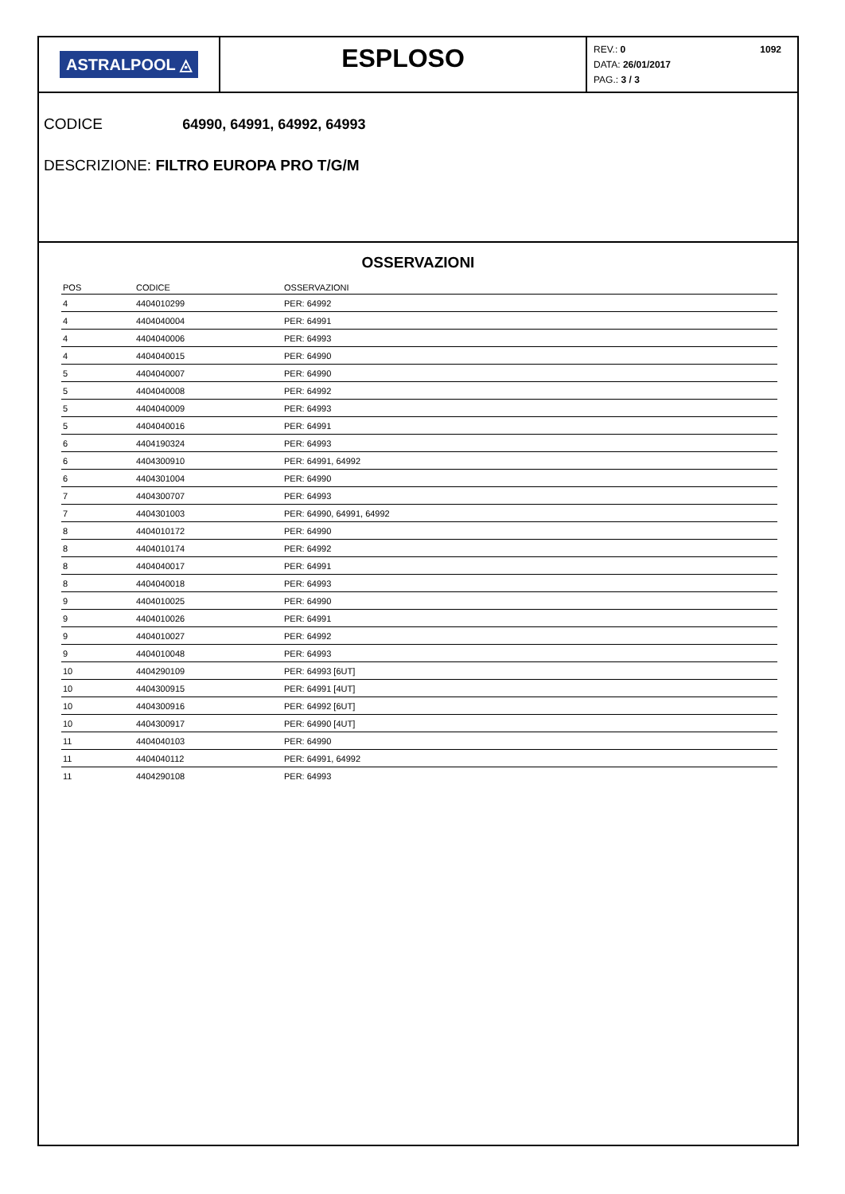ASTRALPOOL ◬
ESPLOSO
REV.: 0
DATA: 26/01/2017
PAG.: 3 / 3
1092
CODICE 64990, 64991, 64992, 64993
DESCRIZIONE: FILTRO EUROPA PRO T/G/M
OSSERVAZIONI
| POS | CODICE | OSSERVAZIONI |
| --- | --- | --- |
| 4 | 4404010299 | PER: 64992 |
| 4 | 4404040004 | PER: 64991 |
| 4 | 4404040006 | PER: 64993 |
| 4 | 4404040015 | PER: 64990 |
| 5 | 4404040007 | PER: 64990 |
| 5 | 4404040008 | PER: 64992 |
| 5 | 4404040009 | PER: 64993 |
| 5 | 4404040016 | PER: 64991 |
| 6 | 4404190324 | PER: 64993 |
| 6 | 4404300910 | PER: 64991, 64992 |
| 6 | 4404301004 | PER: 64990 |
| 7 | 4404300707 | PER: 64993 |
| 7 | 4404301003 | PER: 64990, 64991, 64992 |
| 8 | 4404010172 | PER: 64990 |
| 8 | 4404010174 | PER: 64992 |
| 8 | 4404040017 | PER: 64991 |
| 8 | 4404040018 | PER: 64993 |
| 9 | 4404010025 | PER: 64990 |
| 9 | 4404010026 | PER: 64991 |
| 9 | 4404010027 | PER: 64992 |
| 9 | 4404010048 | PER: 64993 |
| 10 | 4404290109 | PER: 64993 [6UT] |
| 10 | 4404300915 | PER: 64991 [4UT] |
| 10 | 4404300916 | PER: 64992 [6UT] |
| 10 | 4404300917 | PER: 64990 [4UT] |
| 11 | 4404040103 | PER: 64990 |
| 11 | 4404040112 | PER: 64991, 64992 |
| 11 | 4404290108 | PER: 64993 |